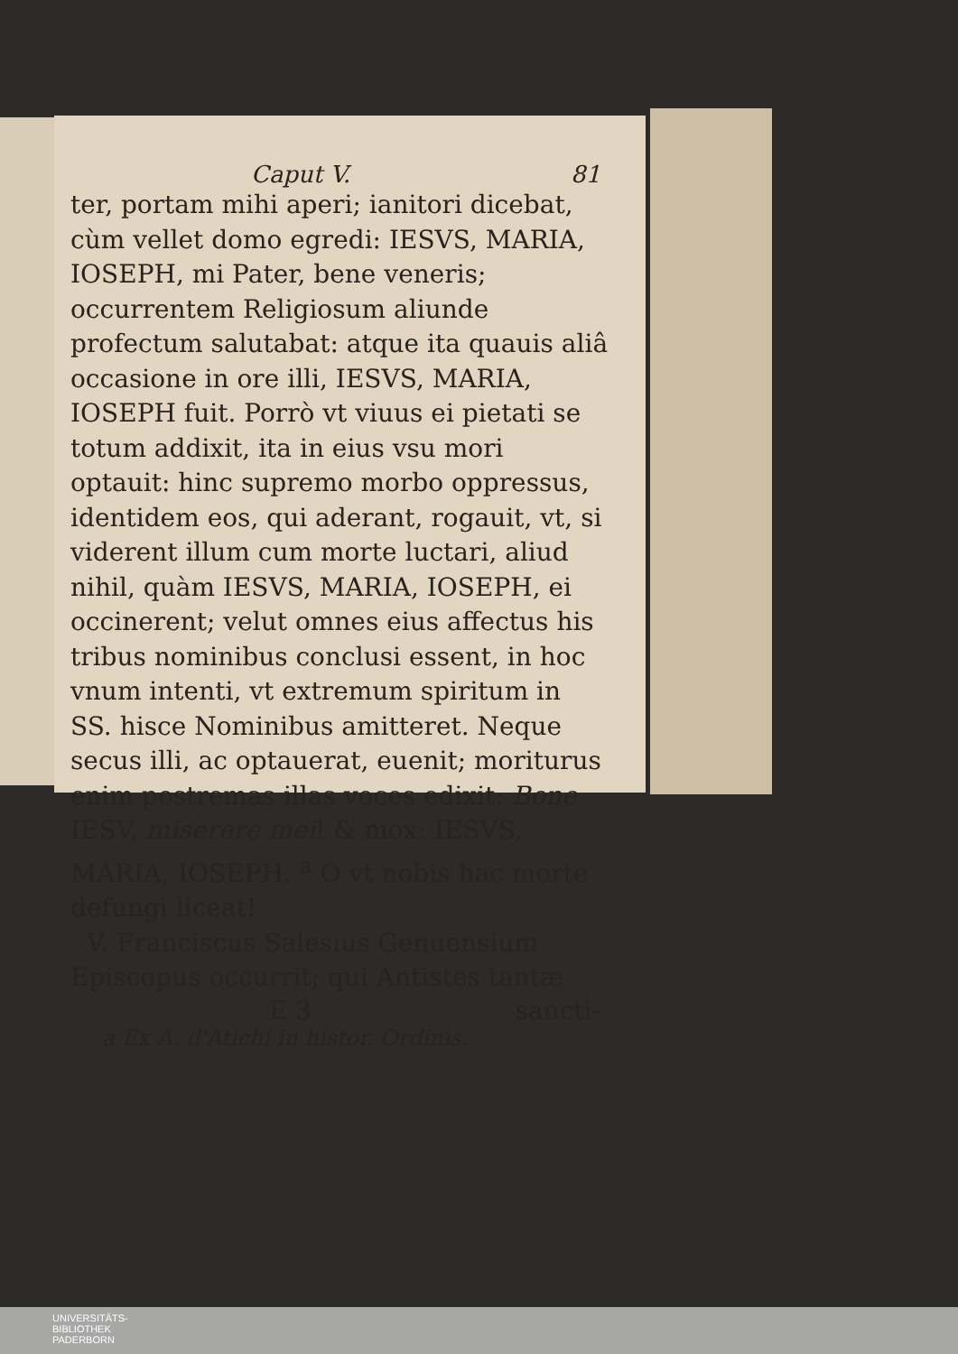Caput V. 81
ter, portam mihi aperi; ianitori dicebat, cùm vellet domo egredi: IESVS, MARIA, IOSEPH, mi Pater, bene veneris; occurrentem Religiosum aliunde profectum salutabat: atque ita quauis aliâ occasione in ore illi, IESVS, MARIA, IOSEPH fuit. Porrò vt viuus ei pietati se totum addixit, ita in eius vsu mori optauit: hinc supremo morbo oppressus, identidem eos, qui aderant, rogauit, vt, si viderent illum cum morte luctari, aliud nihil, quàm IESVS, MARIA, IOSEPH, ei occinerent; velut omnes eius affectus his tribus nominibus conclusi essent, in hoc vnum intenti, vt extremum spiritum in SS. hisce Nominibus amitteret. Neque secus illi, ac optauerat, euenit; moriturus enim postremas illas voces edixit: Bone IESV, miserere mei! & mox: IESVS, MARIA, IOSEPH. <sup>a</sup> O vt nobis hac morte defungi liceat!
V. Franciscus Salesius Genuensium Episcopus occurrit; qui Antistes tantæ
E 3 sancti-
a Ex A. d'Atichi in histor. Ordinis.
UNIVERSITÄTS-
BIBLIOTHEK
PADERBORN